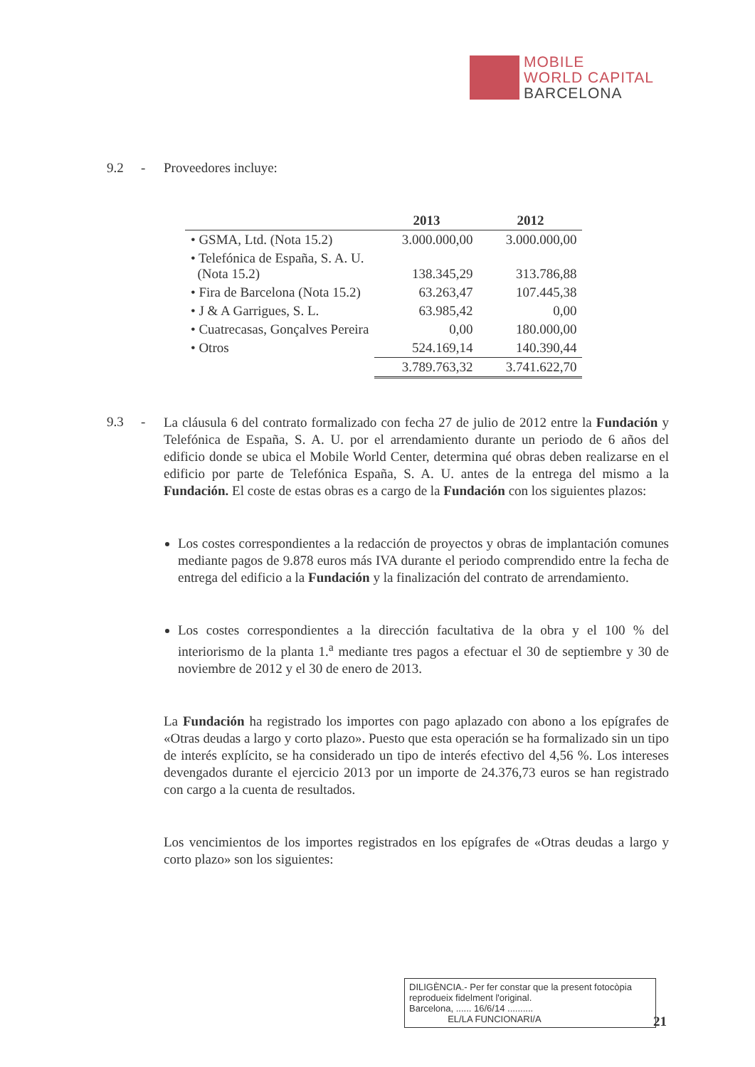MOBILE
WORLD CAPITAL
BARCELONA
9.2 - Proveedores incluye:
| | 2013 | 2012 |
| --- | --- | --- |
| • GSMA, Ltd. (Nota 15.2) | 3.000.000,00 | 3.000.000,00 |
| • Telefónica de España, S. A. U. (Nota 15.2) | 138.345,29 | 313.786,88 |
| • Fira de Barcelona (Nota 15.2) | 63.263,47 | 107.445,38 |
| • J & A Garrigues, S. L. | 63.985,42 | 0,00 |
| • Cuatrecasas, Gonçalves Pereira | 0,00 | 180.000,00 |
| • Otros | 524.169,14 | 140.390,44 |
| | 3.789.763,32 | 3.741.622,70 |
9.3 -
La cláusula 6 del contrato formalizado con fecha 27 de julio de 2012 entre la Fundación y Telefónica de España, S. A. U. por el arrendamiento durante un periodo de 6 años del edificio donde se ubica el Mobile World Center, determina qué obras deben realizarse en el edificio por parte de Telefónica España, S. A. U. antes de la entrega del mismo a la Fundación. El coste de estas obras es a cargo de la Fundación con los siguientes plazos:
Los costes correspondientes a la redacción de proyectos y obras de implantación comunes mediante pagos de 9.878 euros más IVA durante el periodo comprendido entre la fecha de entrega del edificio a la Fundación y la finalización del contrato de arrendamiento.
Los costes correspondientes a la dirección facultativa de la obra y el 100 % del interiorismo de la planta 1.<sup>a</sup> mediante tres pagos a efectuar el 30 de septiembre y 30 de noviembre de 2012 y el 30 de enero de 2013.
La Fundación ha registrado los importes con pago aplazado con abono a los epígrafes de «Otras deudas a largo y corto plazo». Puesto que esta operación se ha formalizado sin un tipo de interés explícito, se ha considerado un tipo de interés efectivo del 4,56 %. Los intereses devengados durante el ejercicio 2013 por un importe de 24.376,73 euros se han registrado con cargo a la cuenta de resultados.
Los vencimientos de los importes registrados en los epígrafes de «Otras deudas a largo y corto plazo» son los siguientes:
DILIGÈNCIA.- Per fer constar que la present fotocòpia reprodueix fidelment l'original.
Barcelona, ...... 16/6/14 ..........
EL/LA FUNCIONARI/A
21